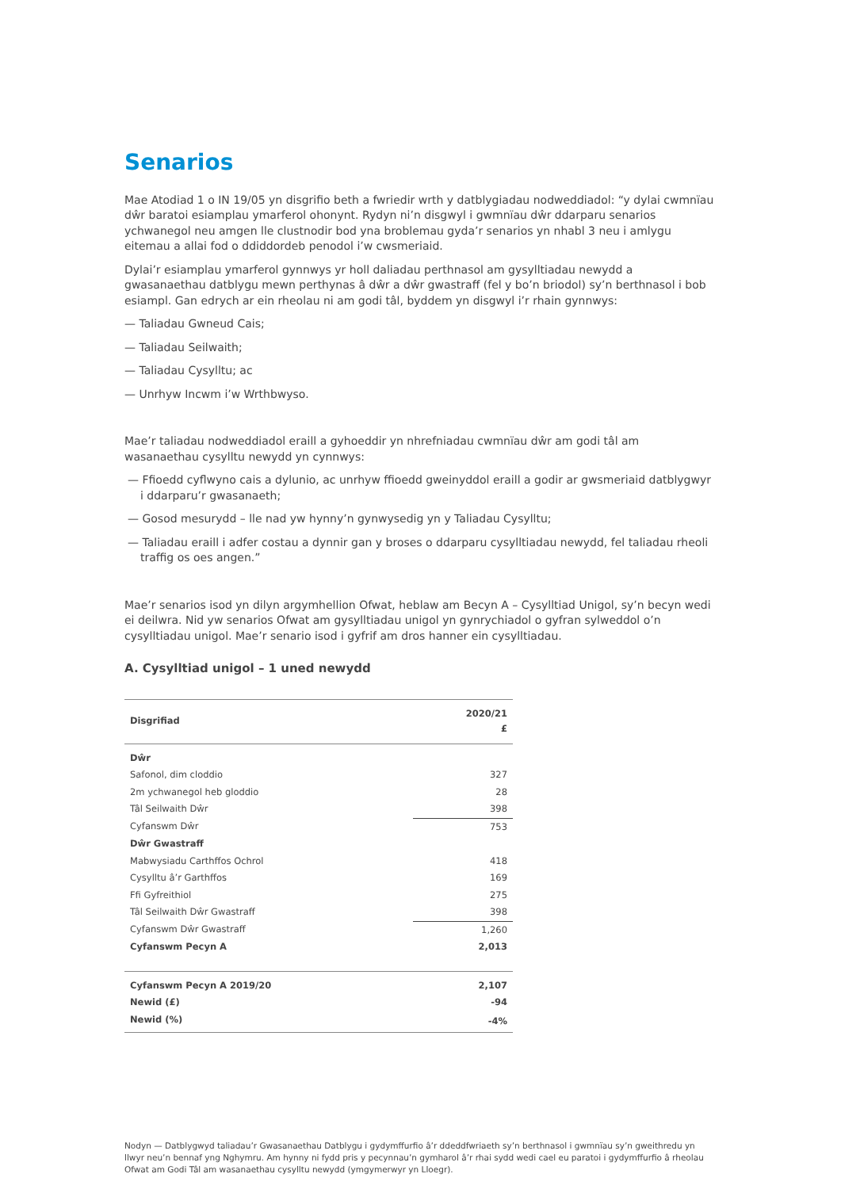Senarios
Mae Atodiad 1 o IN 19/05 yn disgrifio beth a fwriedir wrth y datblygiadau nodweddiadol: “y dylai cwmnïau dŵr baratoi esiamplau ymarferol ohonynt. Rydyn ni’n disgwyl i gwmnïau dŵr ddarparu senarios ychwanegol neu amgen lle clustnodir bod yna broblemau gyda’r senarios yn nhabl 3 neu i amlygu eitemau a allai fod o ddiddordeb penodol i’w cwsmeriaid.
Dylai’r esiamplau ymarferol gynnwys yr holl daliadau perthnasol am gysylltiadau newydd a gwasanaethau datblygu mewn perthynas â dŵr a dŵr gwastraff (fel y bo’n briodol) sy’n berthnasol i bob esiampl. Gan edrych ar ein rheolau ni am godi tâl, byddem yn disgwyl i’r rhain gynnwys:
— Taliadau Gwneud Cais;
— Taliadau Seilwaith;
— Taliadau Cysylltu; ac
— Unrhyw Incwm i’w Wrthbwyso.
Mae’r taliadau nodweddiadol eraill a gyhoeddir yn nhrefniadau cwmnïau dŵr am godi tâl am wasanaethau cysylltu newydd yn cynnwys:
— Ffioedd cyflwyno cais a dylunio, ac unrhyw ffioedd gweinyddol eraill a godir ar gwsmeriaid datblygwyr i ddarparu’r gwasanaeth;
— Gosod mesurydd – lle nad yw hynny’n gynwysedig yn y Taliadau Cysylltu;
— Taliadau eraill i adfer costau a dynnir gan y broses o ddarparu cysylltiadau newydd, fel taliadau rheoli traffig os oes angen.”
Mae’r senarios isod yn dilyn argymhellion Ofwat, heblaw am Becyn A – Cysylltiad Unigol, sy’n becyn wedi ei deilwra. Nid yw senarios Ofwat am gysylltiadau unigol yn gynrychiadol o gyfran sylweddol o’n cysylltiadau unigol. Mae’r senario isod i gyfrif am dros hanner ein cysylltiadau.
A. Cysylltiad unigol – 1 uned newydd
| Disgrifiad | 2020/21 £ |
| --- | --- |
| Dŵr | |
| Safonol, dim cloddio | 327 |
| 2m ychwanegol heb gloddio | 28 |
| Tâl Seilwaith Dŵr | 398 |
| Cyfanswm Dŵr | 753 |
| Dŵr Gwastraff | |
| Mabwysiadu Carthffos Ochrol | 418 |
| Cysylltu â’r Garthffos | 169 |
| Ffi Gyfreithiol | 275 |
| Tâl Seilwaith Dŵr Gwastraff | 398 |
| Cyfanswm Dŵr Gwastraff | 1,260 |
| Cyfanswm Pecyn A | 2,013 |
| Cyfanswm Pecyn A 2019/20 | 2,107 |
| Newid (£) | -94 |
| Newid (%) | -4% |
Nodyn — Datblygwyd taliadau’r Gwasanaethau Datblygu i gydymffurfio â’r ddeddfwriaeth sy’n berthnasol i gwmnïau sy’n gweithredu yn llwyr neu’n bennaf yng Nghymru. Am hynny ni fydd pris y pecynnau’n gymharol â’r rhai sydd wedi cael eu paratoi i gydymffurfio â rheolau Ofwat am Godi Tâl am wasanaethau cysylltu newydd (ymgymerwyr yn Lloegr).